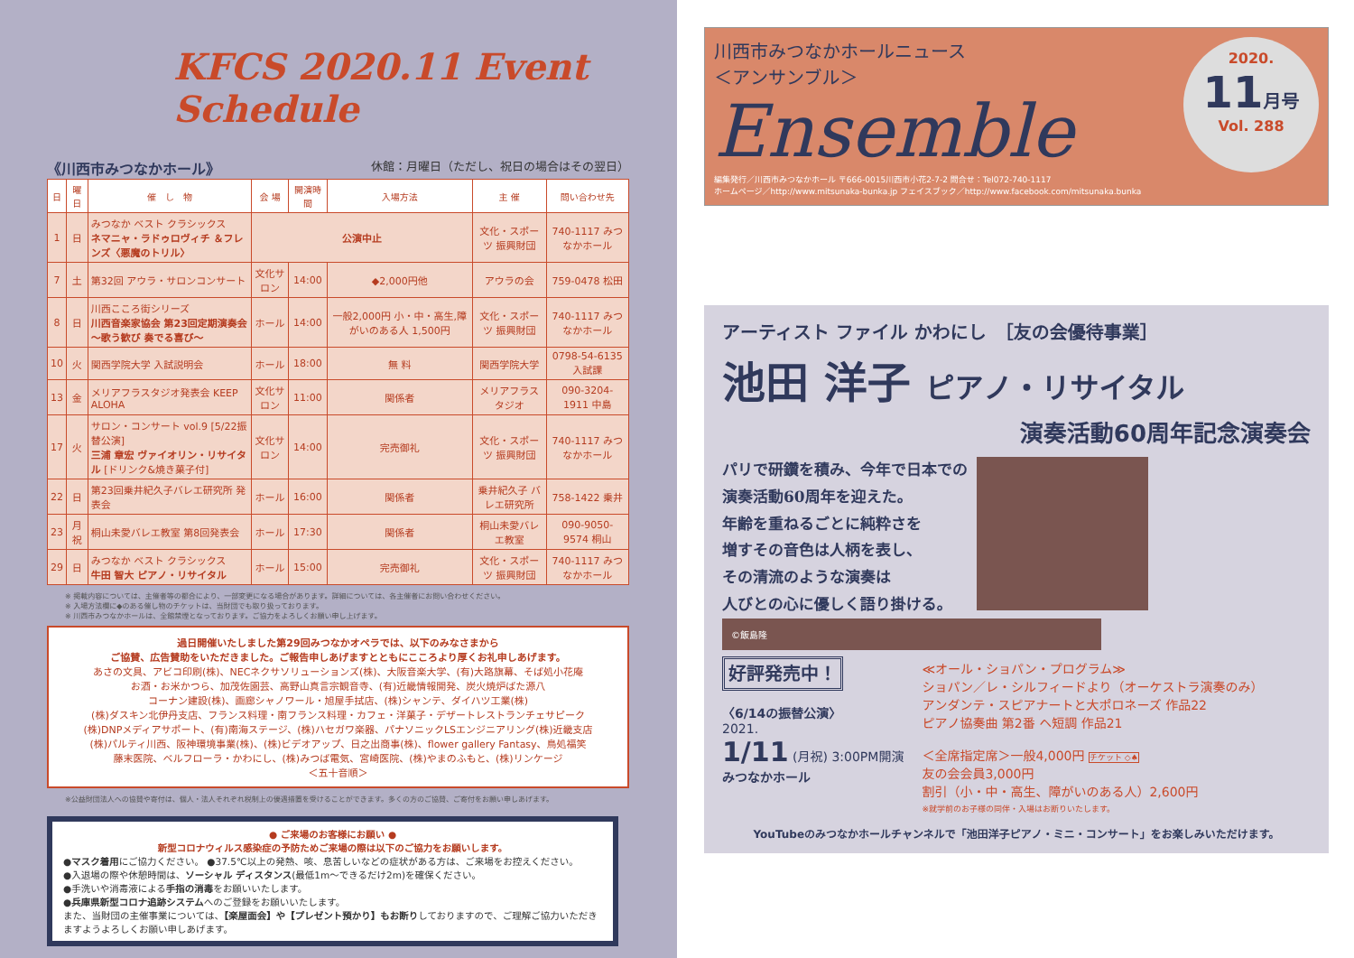KFCS 2020.11 Event Schedule
《川西市みつなかホール》 休館：月曜日（ただし、祝日の場合はその翌日）
| 日 | 曜日 | 催 し 物 | 会 場 | 開演時間 | 入場方法 | 主 催 | 問い合わせ先 |
| --- | --- | --- | --- | --- | --- | --- | --- |
| 1 | 日 | みつなか ベスト クラシックス ネマニャ・ラドゥロヴィチ ＆フレンズ〈悪魔のトリル〉 | 公演中止 | | | 文化・スポーツ 振興財団 | 740-1117 みつなかホール |
| 7 | 土 | 第32回 アウラ・サロンコンサート | 文化サロン | 14:00 | ◆2,000円他 | アウラの会 | 759-0478 松田 |
| 8 | 日 | 川西こころ街シリーズ 川西音楽家協会 第23回定期演奏会 〜歌う歓び 奏でる喜び〜 | ホール | 14:00 | 一般2,000円 小・中・高生,障がいのある人 1,500円 | 文化・スポーツ 振興財団 | 740-1117 みつなかホール |
| 10 | 火 | 関西学院大学 入試説明会 | ホール | 18:00 | 無 料 | 関西学院大学 | 0798-54-6135 入試課 |
| 13 | 金 | メリアフラスタジオ発表会 KEEP ALOHA | 文化サロン | 11:00 | 関係者 | メリアフラスタジオ | 090-3204-1911 中島 |
| 17 | 火 | サロン・コンサート vol.9 [5/22振替公演] 三浦 章宏 ヴァイオリン・リサイタル [ドリンク&焼き菓子付] | 文化サロン | 14:00 | 完売御礼 | 文化・スポーツ 振興財団 | 740-1117 みつなかホール |
| 22 | 日 | 第23回乗井紀久子バレエ研究所 発表会 | ホール | 16:00 | 関係者 | 乗井紀久子 バレエ研究所 | 758-1422 乗井 |
| 23 | 月祝 | 桐山未愛バレエ教室 第8回発表会 | ホール | 17:30 | 関係者 | 桐山未愛バレエ教室 | 090-9050-9574 桐山 |
| 29 | 日 | みつなか ベスト クラシックス 牛田 智大 ピアノ・リサイタル | ホール | 15:00 | 完売御礼 | 文化・スポーツ 振興財団 | 740-1117 みつなかホール |
※ 掲載内容については、主催者等の都合により、一部変更になる場合があります。詳細については、各主催者にお問い合わせください。
※ 入場方法欄に◆のある催し物のチケットは、当財団でも取り扱っております。
※ 川西市みつなかホールは、全館禁煙となっております。ご協力をよろしくお願い申し上げます。
過日開催いたしました第29回みつなかオペラでは、以下のみなさまから
ご協賛、広告賛助をいただきました。ご報告申しあげますとともにこころより厚くお礼申しあげます。
あさの文具、アビコ印刷(株)、NECネクサソリューションズ(株)、大阪音楽大学、(有)大路旗幕、そば処小花庵
お酒・お米かつら、加茂佐園芸、高野山真言宗観音寺、(有)近畿情報開発、炭火焼炉ばた源八
コーナン建設(株)、画廊シャノワール・旭屋手拭店、(株)シャンテ、ダイハツ工業(株)
(株)ダスキン北伊丹支店、フランス料理・南フランス料理・カフェ・洋菓子・デザートレストランチェサピーク
(株)DNPメディアサポート、(有)南海ステージ、(株)ハセガワ楽器、パナソニックLSエンジニアリング(株)近畿支店
(株)パルティ川西、阪神環境事業(株)、(株)ビデオアップ、日之出商事(株)、flower gallery Fantasy、鳥処福笑
藤末医院、ベルフローラ・かわにし、(株)みつば電気、宮崎医院、(株)やまのふもと、(株)リンケージ
＜五十音順＞
※公益財団法人への協賛や寄付は、個人・法人それぞれ税制上の優遇措置を受けることができます。多くの方のご協賛、ご寄付をお願い申しあげます。
● ご来場のお客様にお願い ●
新型コロナウィルス感染症の予防ためご来場の際は以下のご協力をお願いします。
●マスク着用にご協力ください。 ●37.5℃以上の発熱、咳、息苦しいなどの症状がある方は、ご来場をお控えください。
●入退場の際や休憩時間は、ソーシャル ディスタンス(最低1m〜できるだけ2m)を確保ください。
●手洗いや消毒液による手指の消毒をお願いいたします。
●兵庫県新型コロナ追跡システムへのご登録をお願いいたします。
また、当財団の主催事業については、【楽屋面会】や【プレゼント預かり】もお断りしておりますので、ご理解ご協力いただきますようよろしくお願い申しあげます。
川西市みつなかホールニュース
＜アンサンブル＞
Ensemble
2020.
11月号
Vol. 288
編集発行／川西市みつなかホール 〒666-0015川西市小花2-7-2 問合せ：Tel072-740-1117
ホームページ／http://www.mitsunaka-bunka.jp フェイスブック／http://www.facebook.com/mitsunaka.bunka
アーティスト ファイル かわにし　［友の会優待事業］
池田 洋子 ピアノ・リサイタル
演奏活動60周年記念演奏会
パリで研鑽を積み、今年で日本での
演奏活動60周年を迎えた。
年齢を重ねるごとに純粋さを
増すその音色は人柄を表し、
その清流のような演奏は
人びとの心に優しく語り掛ける。
©飯島隆
好評発売中！
〈6/14の振替公演〉
2021.
1/11 (月祝) 3:00PM開演
みつなかホール
≪オール・ショパン・プログラム≫
ショパン／レ・シルフィードより（オーケストラ演奏のみ）
アンダンテ・スピアナートと大ポロネーズ 作品22
ピアノ協奏曲 第2番 ヘ短調 作品21
＜全席指定席＞一般4,000円 チケット ◇♠
友の会会員3,000円
割引（小・中・高生、障がいのある人）2,600円
※就学前のお子様の同伴・入場はお断りいたします。
YouTubeのみつなかホールチャンネルで「池田洋子ピアノ・ミニ・コンサート」をお楽しみいただけます。